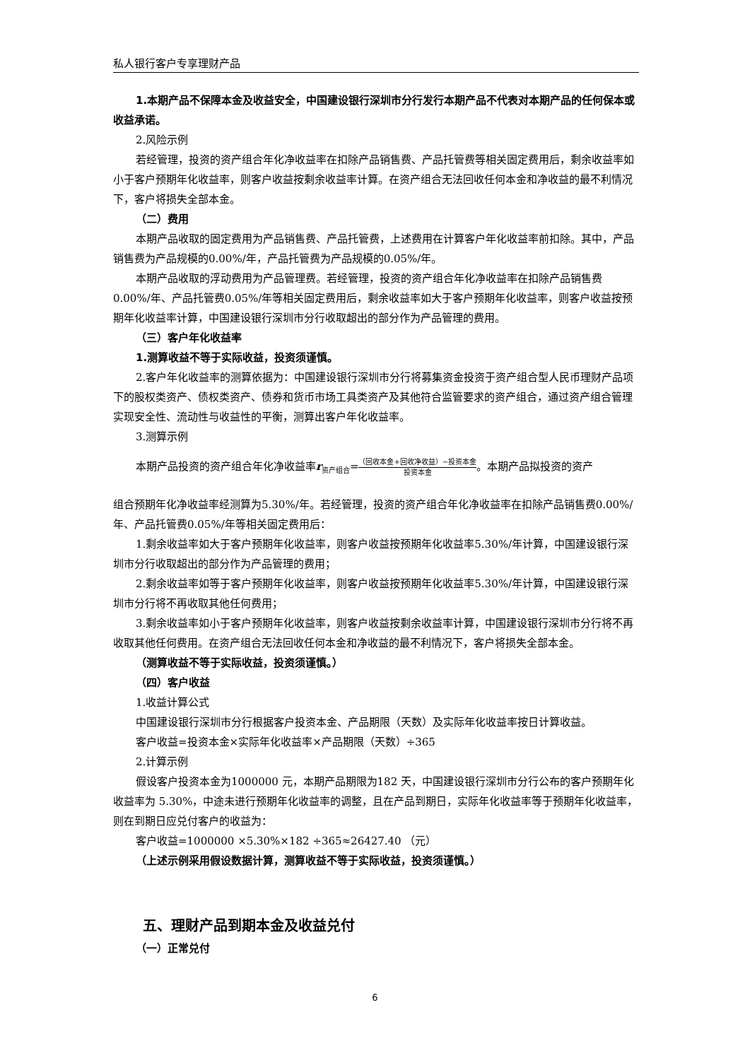私人银行客户专享理财产品
1.本期产品不保障本金及收益安全，中国建设银行深圳市分行发行本期产品不代表对本期产品的任何保本或收益承诺。
2.风险示例
若经管理，投资的资产组合年化净收益率在扣除产品销售费、产品托管费等相关固定费用后，剩余收益率如小于客户预期年化收益率，则客户收益按剩余收益率计算。在资产组合无法回收任何本金和净收益的最不利情况下，客户将损失全部本金。
（二）费用
本期产品收取的固定费用为产品销售费、产品托管费，上述费用在计算客户年化收益率前扣除。其中，产品销售费为产品规模的0.00%/年，产品托管费为产品规模的0.05%/年。
本期产品收取的浮动费用为产品管理费。若经管理，投资的资产组合年化净收益率在扣除产品销售费0.00%/年、产品托管费0.05%/年等相关固定费用后，剩余收益率如大于客户预期年化收益率，则客户收益按预期年化收益率计算，中国建设银行深圳市分行收取超出的部分作为产品管理的费用。
（三）客户年化收益率
1.测算收益不等于实际收益，投资须谨慎。
2.客户年化收益率的测算依据为：中国建设银行深圳市分行将募集资金投资于资产组合型人民币理财产品项下的股权类资产、债权类资产、债券和货币市场工具类资产及其他符合监管要求的资产组合，通过资产组合管理实现安全性、流动性与收益性的平衡，测算出客户年化收益率。
3.测算示例
本期产品投资的资产组合年化净收益率r<sub>资产组合</sub>=（回收本金+回收净收益）−投资本金 投资本金。本期产品拟投资的资产
组合预期年化净收益率经测算为5.30%/年。若经管理，投资的资产组合年化净收益率在扣除产品销售费0.00%/年、产品托管费0.05%/年等相关固定费用后：
1.剩余收益率如大于客户预期年化收益率，则客户收益按预期年化收益率5.30%/年计算，中国建设银行深圳市分行收取超出的部分作为产品管理的费用；
2.剩余收益率如等于客户预期年化收益率，则客户收益按预期年化收益率5.30%/年计算，中国建设银行深圳市分行将不再收取其他任何费用；
3.剩余收益率如小于客户预期年化收益率，则客户收益按剩余收益率计算，中国建设银行深圳市分行将不再收取其他任何费用。在资产组合无法回收任何本金和净收益的最不利情况下，客户将损失全部本金。
（测算收益不等于实际收益，投资须谨慎。）
（四）客户收益
1.收益计算公式
中国建设银行深圳市分行根据客户投资本金、产品期限（天数）及实际年化收益率按日计算收益。
客户收益=投资本金×实际年化收益率×产品期限（天数）÷365
2.计算示例
假设客户投资本金为1000000 元，本期产品期限为182 天，中国建设银行深圳市分行公布的客户预期年化收益率为 5.30%，中途未进行预期年化收益率的调整，且在产品到期日，实际年化收益率等于预期年化收益率，则在到期日应兑付客户的收益为：
客户收益=1000000 ×5.30%×182 ÷365≈26427.40 （元）
（上述示例采用假设数据计算，测算收益不等于实际收益，投资须谨慎。）
五、理财产品到期本金及收益兑付
（一）正常兑付
6